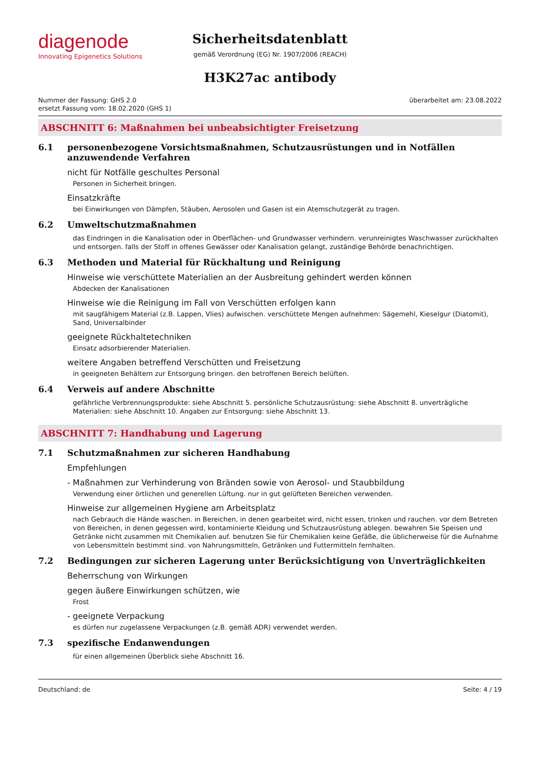diagenode
Innovating Epigenetics Solutions
Sicherheitsdatenblatt
gemäß Verordnung (EG) Nr. 1907/2006 (REACH)
H3K27ac antibody
Nummer der Fassung: GHS 2.0
ersetzt Fassung vom: 18.02.2020 (GHS 1)
überarbeitet am: 23.08.2022
ABSCHNITT 6: Maßnahmen bei unbeabsichtigter Freisetzung
6.1 personenbezogene Vorsichtsmaßnahmen, Schutzausrüstungen und in Notfällen anzuwendende Verfahren
nicht für Notfälle geschultes Personal
Personen in Sicherheit bringen.
Einsatzkräfte
bei Einwirkungen von Dämpfen, Stäuben, Aerosolen und Gasen ist ein Atemschutzgerät zu tragen.
6.2 Umweltschutzmaßnahmen
das Eindringen in die Kanalisation oder in Oberflächen- und Grundwasser verhindern. verunreinigtes Waschwasser zurückhalten und entsorgen. falls der Stoff in offenes Gewässer oder Kanalisation gelangt, zuständige Behörde benachrichtigen.
6.3 Methoden und Material für Rückhaltung und Reinigung
Hinweise wie verschüttete Materialien an der Ausbreitung gehindert werden können
Abdecken der Kanalisationen
Hinweise wie die Reinigung im Fall von Verschütten erfolgen kann
mit saugfähigem Material (z.B. Lappen, Vlies) aufwischen. verschüttete Mengen aufnehmen: Sägemehl, Kieselgur (Diatomit), Sand, Universalbinder
geeignete Rückhaltetechniken
Einsatz adsorbierender Materialien.
weitere Angaben betreffend Verschütten und Freisetzung
in geeigneten Behältern zur Entsorgung bringen. den betroffenen Bereich belüften.
6.4 Verweis auf andere Abschnitte
gefährliche Verbrennungsprodukte: siehe Abschnitt 5. persönliche Schutzausrüstung: siehe Abschnitt 8. unverträgliche Materialien: siehe Abschnitt 10. Angaben zur Entsorgung: siehe Abschnitt 13.
ABSCHNITT 7: Handhabung und Lagerung
7.1 Schutzmaßnahmen zur sicheren Handhabung
Empfehlungen
- Maßnahmen zur Verhinderung von Bränden sowie von Aerosol- und Staubbildung
Verwendung einer örtlichen und generellen Lüftung. nur in gut gelüfteten Bereichen verwenden.
Hinweise zur allgemeinen Hygiene am Arbeitsplatz
nach Gebrauch die Hände waschen. in Bereichen, in denen gearbeitet wird, nicht essen, trinken und rauchen. vor dem Betreten von Bereichen, in denen gegessen wird, kontaminierte Kleidung und Schutzausrüstung ablegen. bewahren Sie Speisen und Getränke nicht zusammen mit Chemikalien auf. benutzen Sie für Chemikalien keine Gefäße, die üblicherweise für die Aufnahme von Lebensmitteln bestimmt sind. von Nahrungsmitteln, Getränken und Futtermitteln fernhalten.
7.2 Bedingungen zur sicheren Lagerung unter Berücksichtigung von Unverträglichkeiten
Beherrschung von Wirkungen
gegen äußere Einwirkungen schützen, wie
Frost
- geeignete Verpackung
es dürfen nur zugelassene Verpackungen (z.B. gemäß ADR) verwendet werden.
7.3 spezifische Endanwendungen
für einen allgemeinen Überblick siehe Abschnitt 16.
Deutschland: de Seite: 4 / 19